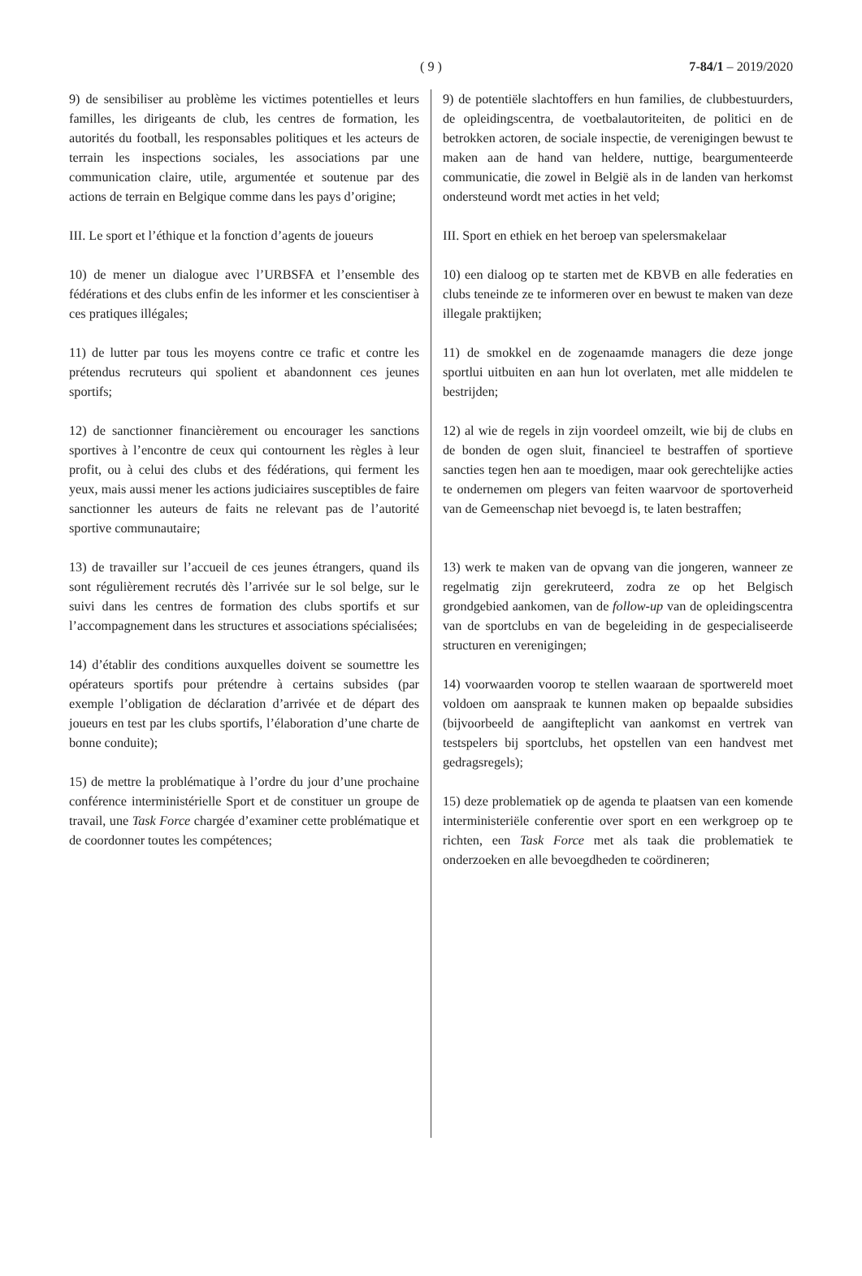( 9 )
7-84/1 – 2019/2020
9) de sensibiliser au problème les victimes potentielles et leurs familles, les dirigeants de club, les centres de formation, les autorités du football, les responsables politiques et les acteurs de terrain les inspections sociales, les associations par une communication claire, utile, argumentée et soutenue par des actions de terrain en Belgique comme dans les pays d’origine;
III. Le sport et l’éthique et la fonction d’agents de joueurs
10) de mener un dialogue avec l’URBSFA et l’ensemble des fédérations et des clubs enfin de les informer et les conscientiser à ces pratiques illégales;
11) de lutter par tous les moyens contre ce trafic et contre les prétendus recruteurs qui spolient et abandonnent ces jeunes sportifs;
12) de sanctionner financièrement ou encourager les sanctions sportives à l’encontre de ceux qui contournent les règles à leur profit, ou à celui des clubs et des fédérations, qui ferment les yeux, mais aussi mener les actions judiciaires susceptibles de faire sanctionner les auteurs de faits ne relevant pas de l’autorité sportive communautaire;
13) de travailler sur l’accueil de ces jeunes étrangers, quand ils sont régulièrement recrutés dès l’arrivée sur le sol belge, sur le suivi dans les centres de formation des clubs sportifs et sur l’accompagnement dans les structures et associations spécialisées;
14) d’établir des conditions auxquelles doivent se soumettre les opérateurs sportifs pour prétendre à certains subsides (par exemple l’obligation de déclaration d’arrivée et de départ des joueurs en test par les clubs sportifs, l’élaboration d’une charte de bonne conduite);
15) de mettre la problématique à l’ordre du jour d’une prochaine conférence interministérielle Sport et de constituer un groupe de travail, une Task Force chargée d’examiner cette problématique et de coordonner toutes les compétences;
9) de potentiële slachtoffers en hun families, de clubbestuurders, de opleidingscentra, de voetbalautoriteiten, de politici en de betrokken actoren, de sociale inspectie, de verenigingen bewust te maken aan de hand van heldere, nuttige, beargumenteerde communicatie, die zowel in België als in de landen van herkomst ondersteund wordt met acties in het veld;
III. Sport en ethiek en het beroep van spelersmakelaar
10) een dialoog op te starten met de KBVB en alle federaties en clubs teneinde ze te informeren over en bewust te maken van deze illegale praktijken;
11) de smokkel en de zogenaamde managers die deze jonge sportlui uitbuiten en aan hun lot overlaten, met alle middelen te bestrijden;
12) al wie de regels in zijn voordeel omzeilt, wie bij de clubs en de bonden de ogen sluit, financieel te bestraffen of sportieve sancties tegen hen aan te moedigen, maar ook gerechtelijke acties te ondernemen om plegers van feiten waarvoor de sportoverheid van de Gemeenschap niet bevoegd is, te laten bestraffen;
13) werk te maken van de opvang van die jongeren, wanneer ze regelmatig zijn gerekruteerd, zodra ze op het Belgisch grondgebied aankomen, van de follow-up van de opleidingscentra van de sportclubs en van de begeleiding in de gespecialiseerde structuren en verenigingen;
14) voorwaarden voorop te stellen waaraan de sportwereld moet voldoen om aanspraak te kunnen maken op bepaalde subsidies (bijvoorbeeld de aangifteplicht van aankomst en vertrek van testspelers bij sportclubs, het opstellen van een handvest met gedragsregels);
15) deze problematiek op de agenda te plaatsen van een komende interministeriële conferentie over sport en een werkgroep op te richten, een Task Force met als taak die problematiek te onderzoeken en alle bevoegdheden te coördineren;